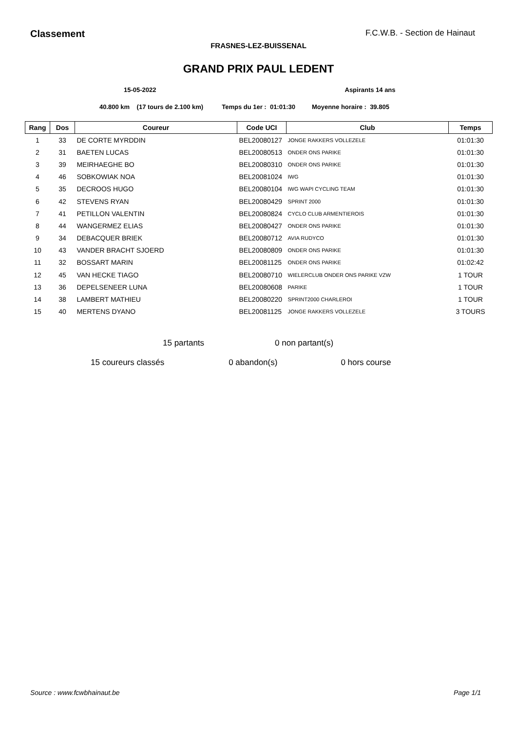Classement F.C.W.B. - Section de Hainaut
FRASNES-LEZ-BUISSENAL
GRAND PRIX PAUL LEDENT
15-05-2022 Aspirants 14 ans
40.800 km (17 tours de 2.100 km) Temps du 1er : 01:01:30 Moyenne horaire : 39.805
| Rang | Dos | Coureur | Code UCI | Club | Temps |
| --- | --- | --- | --- | --- | --- |
| 1 | 33 | DE CORTE MYRDDIN | BEL20080127 | JONGE RAKKERS VOLLEZELE | 01:01:30 |
| 2 | 31 | BAETEN LUCAS | BEL20080513 | ONDER ONS PARIKE | 01:01:30 |
| 3 | 39 | MEIRHAEGHE BO | BEL20080310 | ONDER ONS PARIKE | 01:01:30 |
| 4 | 46 | SOBKOWIAK NOA | BEL20081024 | IWG | 01:01:30 |
| 5 | 35 | DECROOS HUGO | BEL20080104 | IWG WAPI CYCLING TEAM | 01:01:30 |
| 6 | 42 | STEVENS RYAN | BEL20080429 | SPRINT 2000 | 01:01:30 |
| 7 | 41 | PETILLON VALENTIN | BEL20080824 | CYCLO CLUB ARMENTIEROIS | 01:01:30 |
| 8 | 44 | WANGERMEZ ELIAS | BEL20080427 | ONDER ONS PARIKE | 01:01:30 |
| 9 | 34 | DEBACQUER BRIEK | BEL20080712 | AVIA RUDYCO | 01:01:30 |
| 10 | 43 | VANDER BRACHT SJOERD | BEL20080809 | ONDER ONS PARIKE | 01:01:30 |
| 11 | 32 | BOSSART MARIN | BEL20081125 | ONDER ONS PARIKE | 01:02:42 |
| 12 | 45 | VAN HECKE TIAGO | BEL20080710 | WIELERCLUB ONDER ONS PARIKE VZW | 1 TOUR |
| 13 | 36 | DEPELSENEER LUNA | BEL20080608 | PARIKE | 1 TOUR |
| 14 | 38 | LAMBERT MATHIEU | BEL20080220 | SPRINT2000 CHARLEROI | 1 TOUR |
| 15 | 40 | MERTENS DYANO | BEL20081125 | JONGE RAKKERS VOLLEZELE | 3 TOURS |
15 partants 0 non partant(s)
15 coureurs classés 0 abandon(s) 0 hors course
Source : www.fcwbhainaut.be Page 1/1